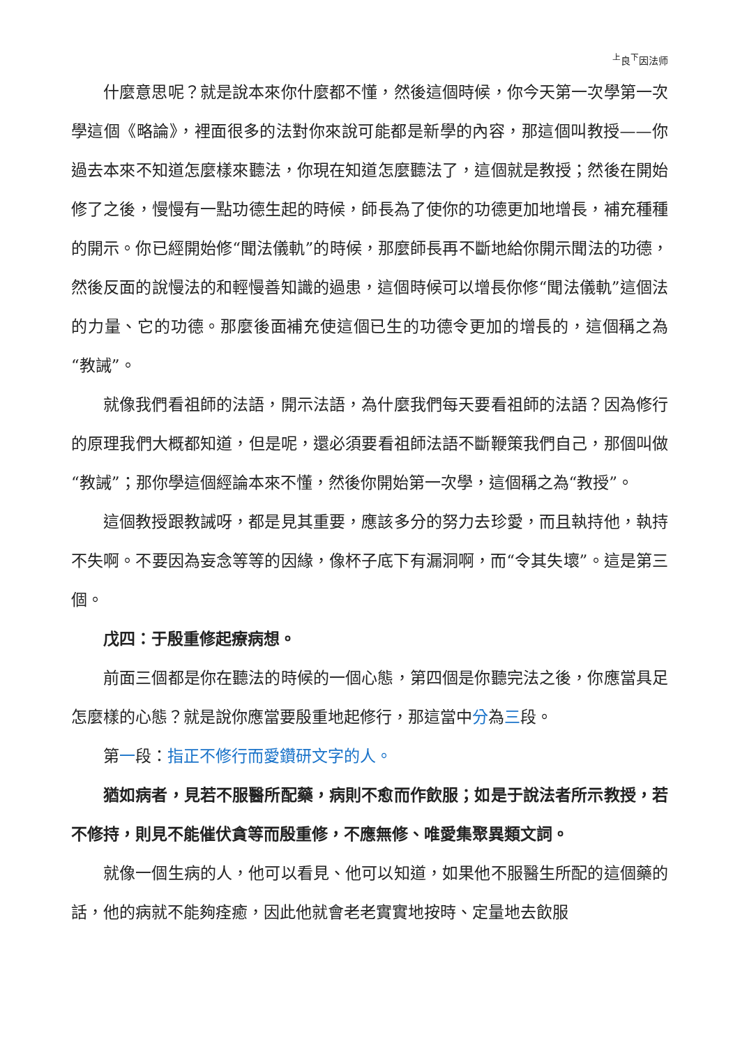<sup>上</sup>良<sup>下</sup>因法师
什麼意思呢？就是說本來你什麼都不懂，然後這個時候，你今天第一次學第一次學這個《略論》，裡面很多的法對你來說可能都是新學的內容，那這個叫教授——你過去本來不知道怎麼樣來聽法，你現在知道怎麼聽法了，這個就是教授；然後在開始修了之後，慢慢有一點功德生起的時候，師長為了使你的功德更加地增長，補充種種的開示。你已經開始修“聞法儀軌”的時候，那麼師長再不斷地給你開示聞法的功德，然後反面的說慢法的和輕慢善知識的過患，這個時候可以增長你修“聞法儀軌”這個法的力量、它的功德。那麼後面補充使這個已生的功德令更加的增長的，這個稱之為“教誡”。
就像我們看祖師的法語，開示法語，為什麼我們每天要看祖師的法語？因為修行的原理我們大概都知道，但是呢，還必須要看祖師法語不斷鞭策我們自己，那個叫做“教誡”；那你學這個經論本來不懂，然後你開始第一次學，這個稱之為“教授”。
這個教授跟教誡呀，都是見其重要，應該多分的努力去珍愛，而且執持他，執持不失啊。不要因為妄念等等的因緣，像杯子底下有漏洞啊，而“令其失壞”。這是第三個。
戊四：于殷重修起療病想。
前面三個都是你在聽法的時候的一個心態，第四個是你聽完法之後，你應當具足怎麼樣的心態？就是說你應當要殷重地起修行，那這當中分為三段。
第一段：指正不修行而愛鑽研文字的人。
猶如病者，見若不服醫所配藥，病則不愈而作飲服；如是于說法者所示教授，若不修持，則見不能催伏貪等而殷重修，不應無修、唯愛集聚異類文詞。
就像一個生病的人，他可以看見、他可以知道，如果他不服醫生所配的這個藥的話，他的病就不能夠痊癒，因此他就會老老實實地按時、定量地去飲服